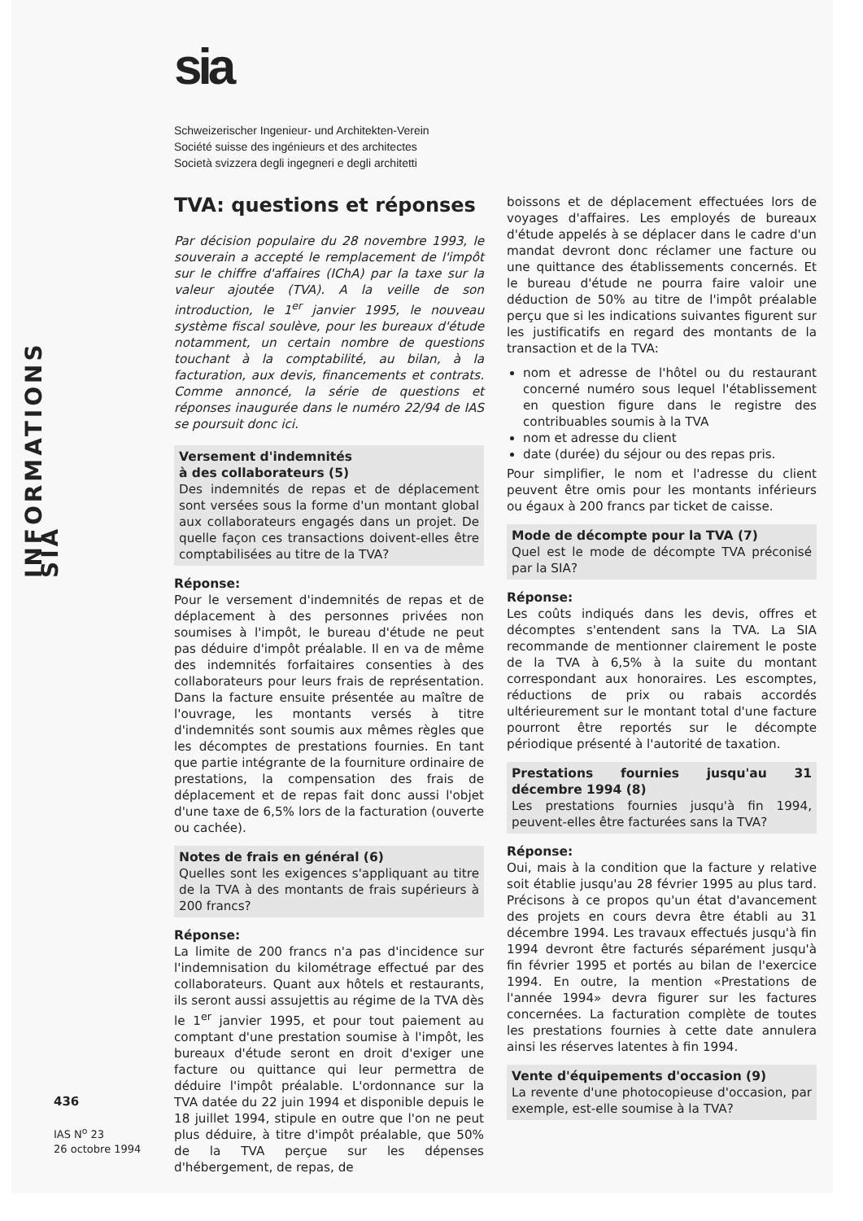INFORMATIONS SIA
sia
Schweizerischer Ingenieur- und Architekten-Verein
Société suisse des ingénieurs et des architectes
Società svizzera degli ingegneri e degli architetti
TVA: questions et réponses
Par décision populaire du 28 novembre 1993, le souverain a accepté le remplacement de l'impôt sur le chiffre d'affaires (IChA) par la taxe sur la valeur ajoutée (TVA). A la veille de son introduction, le 1<sup>er</sup> janvier 1995, le nouveau système fiscal soulève, pour les bureaux d'étude notamment, un certain nombre de questions touchant à la comptabilité, au bilan, à la facturation, aux devis, financements et contrats. Comme annoncé, la série de questions et réponses inaugurée dans le numéro 22/94 de IAS se poursuit donc ici.
Versement d'indemnités
à des collaborateurs (5)
Des indemnités de repas et de déplacement sont versées sous la forme d'un montant global aux collaborateurs engagés dans un projet. De quelle façon ces transactions doivent-elles être comptabilisées au titre de la TVA?
Réponse:
Pour le versement d'indemnités de repas et de déplacement à des personnes privées non soumises à l'impôt, le bureau d'étude ne peut pas déduire d'impôt préalable. Il en va de même des indemnités forfaitaires consenties à des collaborateurs pour leurs frais de représentation. Dans la facture ensuite présentée au maître de l'ouvrage, les montants versés à titre d'indemnités sont soumis aux mêmes règles que les décomptes de prestations fournies. En tant que partie intégrante de la fourniture ordinaire de prestations, la compensation des frais de déplacement et de repas fait donc aussi l'objet d'une taxe de 6,5% lors de la facturation (ouverte ou cachée).
Notes de frais en général (6)
Quelles sont les exigences s'appliquant au titre de la TVA à des montants de frais supérieurs à 200 francs?
Réponse:
La limite de 200 francs n'a pas d'incidence sur l'indemnisation du kilométrage effectué par des collaborateurs. Quant aux hôtels et restaurants, ils seront aussi assujettis au régime de la TVA dès le 1<sup>er</sup> janvier 1995, et pour tout paiement au comptant d'une prestation soumise à l'impôt, les bureaux d'étude seront en droit d'exiger une facture ou quittance qui leur permettra de déduire l'impôt préalable. L'ordonnance sur la TVA datée du 22 juin 1994 et disponible depuis le 18 juillet 1994, stipule en outre que l'on ne peut plus déduire, à titre d'impôt préalable, que 50% de la TVA perçue sur les dépenses d'hébergement, de repas, de
boissons et de déplacement effectuées lors de voyages d'affaires. Les employés de bureaux d'étude appelés à se déplacer dans le cadre d'un mandat devront donc réclamer une facture ou une quittance des établissements concernés. Et le bureau d'étude ne pourra faire valoir une déduction de 50% au titre de l'impôt préalable perçu que si les indications suivantes figurent sur les justificatifs en regard des montants de la transaction et de la TVA:
nom et adresse de l'hôtel ou du restaurant concerné numéro sous lequel l'établissement en question figure dans le registre des contribuables soumis à la TVA
nom et adresse du client
date (durée) du séjour ou des repas pris.
Pour simplifier, le nom et l'adresse du client peuvent être omis pour les montants inférieurs ou égaux à 200 francs par ticket de caisse.
Mode de décompte pour la TVA (7)
Quel est le mode de décompte TVA préconisé par la SIA?
Réponse:
Les coûts indiqués dans les devis, offres et décomptes s'entendent sans la TVA. La SIA recommande de mentionner clairement le poste de la TVA à 6,5% à la suite du montant correspondant aux honoraires. Les escomptes, réductions de prix ou rabais accordés ultérieurement sur le montant total d'une facture pourront être reportés sur le décompte périodique présenté à l'autorité de taxation.
Prestations fournies jusqu'au 31 décembre 1994 (8)
Les prestations fournies jusqu'à fin 1994, peuvent-elles être facturées sans la TVA?
Réponse:
Oui, mais à la condition que la facture y relative soit établie jusqu'au 28 février 1995 au plus tard. Précisons à ce propos qu'un état d'avancement des projets en cours devra être établi au 31 décembre 1994. Les travaux effectués jusqu'à fin 1994 devront être facturés séparément jusqu'à fin février 1995 et portés au bilan de l'exercice 1994. En outre, la mention «Prestations de l'année 1994» devra figurer sur les factures concernées. La facturation complète de toutes les prestations fournies à cette date annulera ainsi les réserves latentes à fin 1994.
Vente d'équipements d'occasion (9)
La revente d'une photocopieuse d'occasion, par exemple, est-elle soumise à la TVA?
436
IAS N<sup>o</sup> 23
26 octobre 1994